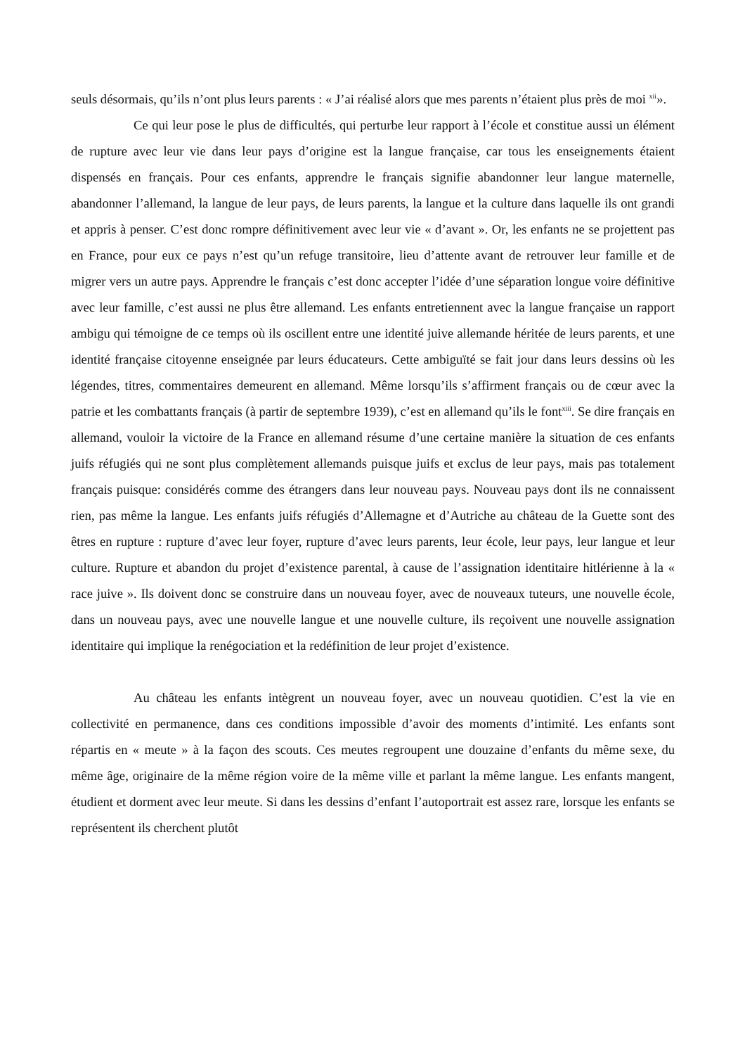seuls désormais, qu’ils n’ont plus leurs parents : « J’ai réalisé alors que mes parents n’étaient plus près de moi <sup>xii</sup>».
Ce qui leur pose le plus de difficultés, qui perturbe leur rapport à l’école et constitue aussi un élément de rupture avec leur vie dans leur pays d’origine est la langue française, car tous les enseignements étaient dispensés en français. Pour ces enfants, apprendre le français signifie abandonner leur langue maternelle, abandonner l’allemand, la langue de leur pays, de leurs parents, la langue et la culture dans laquelle ils ont grandi et appris à penser. C’est donc rompre définitivement avec leur vie « d’avant ». Or, les enfants ne se projettent pas en France, pour eux ce pays n’est qu’un refuge transitoire, lieu d’attente avant de retrouver leur famille et de migrer vers un autre pays. Apprendre le français c’est donc accepter l’idée d’une séparation longue voire définitive avec leur famille, c’est aussi ne plus être allemand. Les enfants entretiennent avec la langue française un rapport ambigu qui témoigne de ce temps où ils oscillent entre une identité juive allemande héritée de leurs parents, et une identité française citoyenne enseignée par leurs éducateurs. Cette ambiguïté se fait jour dans leurs dessins où les légendes, titres, commentaires demeurent en allemand. Même lorsqu’ils s’affirment français ou de cœur avec la patrie et les combattants français (à partir de septembre 1939), c’est en allemand qu’ils le font<sup>xiii</sup>. Se dire français en allemand, vouloir la victoire de la France en allemand résume d’une certaine manière la situation de ces enfants juifs réfugiés qui ne sont plus complètement allemands puisque juifs et exclus de leur pays, mais pas totalement français puisque: considérés comme des étrangers dans leur nouveau pays. Nouveau pays dont ils ne connaissent rien, pas même la langue. Les enfants juifs réfugiés d’Allemagne et d’Autriche au château de la Guette sont des êtres en rupture : rupture d’avec leur foyer, rupture d’avec leurs parents, leur école, leur pays, leur langue et leur culture. Rupture et abandon du projet d’existence parental, à cause de l’assignation identitaire hitlérienne à la « race juive ». Ils doivent donc se construire dans un nouveau foyer, avec de nouveaux tuteurs, une nouvelle école, dans un nouveau pays, avec une nouvelle langue et une nouvelle culture, ils reçoivent une nouvelle assignation identitaire qui implique la renégociation et la redéfinition de leur projet d’existence.
Au château les enfants intègrent un nouveau foyer, avec un nouveau quotidien. C’est la vie en collectivité en permanence, dans ces conditions impossible d’avoir des moments d’intimité. Les enfants sont répartis en « meute » à la façon des scouts. Ces meutes regroupent une douzaine d’enfants du même sexe, du même âge, originaire de la même région voire de la même ville et parlant la même langue. Les enfants mangent, étudient et dorment avec leur meute. Si dans les dessins d’enfant l’autoportrait est assez rare, lorsque les enfants se représentent ils cherchent plutôt